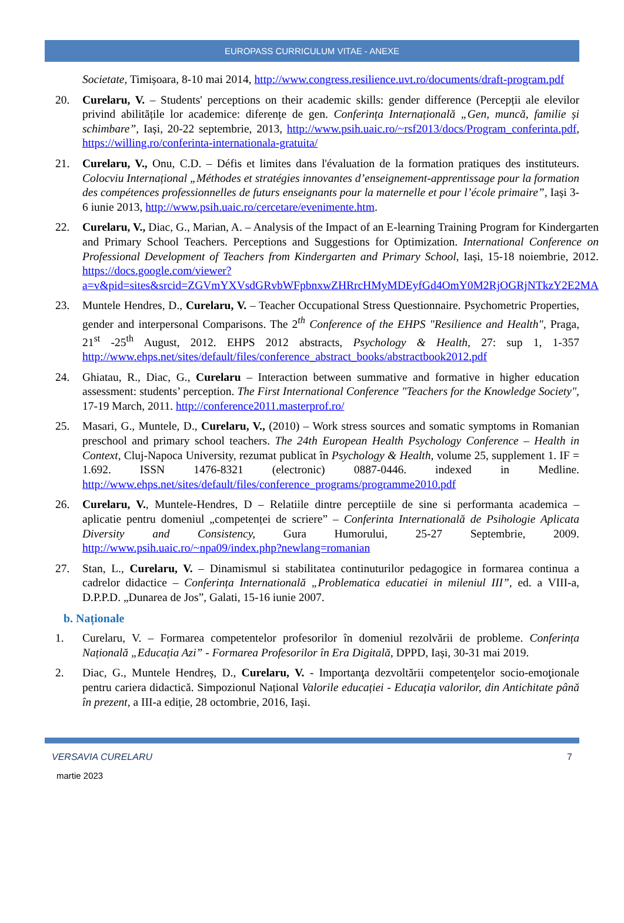EUROPASS CURRICULUM VITAE - ANEXE
Societate, Timișoara, 8-10 mai 2014, http://www.congress.resilience.uvt.ro/documents/draft-program.pdf
20. Curelaru, V. – Students' perceptions on their academic skills: gender difference (Percepții ale elevilor privind abilitățile lor academice: diferențe de gen. Conferința Internațională „Gen, muncă, familie și schimbare”, Iași, 20-22 septembrie, 2013, http://www.psih.uaic.ro/~rsf2013/docs/Program_conferinta.pdf, https://willing.ro/conferinta-internationala-gratuita/
21. Curelaru, V., Onu, C.D. – Défis et limites dans l'évaluation de la formation pratiques des instituteurs. Colocviu Internațional „Méthodes et stratégies innovantes d’enseignement-apprentissage pour la formation des compétences professionnelles de futurs enseignants pour la maternelle et pour l’école primaire”, Iași 3-6 iunie 2013, http://www.psih.uaic.ro/cercetare/evenimente.htm.
22. Curelaru, V., Diac, G., Marian, A. – Analysis of the Impact of an E-learning Training Program for Kindergarten and Primary School Teachers. Perceptions and Suggestions for Optimization. International Conference on Professional Development of Teachers from Kindergarten and Primary School, Iași, 15-18 noiembrie, 2012. https://docs.google.com/viewer?a=v&pid=sites&srcid=ZGVmYXVsdGRvbWFpbnxwZHRrcHMyMDEyfGd4OmY0M2RjOGRjNTkzY2E2MA
23. Muntele Hendres, D., Curelaru, V. – Teacher Occupational Stress Questionnaire. Psychometric Properties, gender and interpersonal Comparisons. The 2<sup>th</sup> Conference of the EHPS "Resilience and Health", Praga, 21<sup>st</sup> -25<sup>th</sup> August, 2012. EHPS 2012 abstracts, Psychology & Health, 27: sup 1, 1-357 http://www.ehps.net/sites/default/files/conference_abstract_books/abstractbook2012.pdf
24. Ghiatau, R., Diac, G., Curelaru – Interaction between summative and formative in higher education assessment: students’ perception. The First International Conference "Teachers for the Knowledge Society", 17-19 March, 2011. http://conference2011.masterprof.ro/
25. Masari, G., Muntele, D., Curelaru, V., (2010) – Work stress sources and somatic symptoms in Romanian preschool and primary school teachers. The 24th European Health Psychology Conference – Health in Context, Cluj-Napoca University, rezumat publicat în Psychology & Health, volume 25, supplement 1. IF = 1.692. ISSN 1476-8321 (electronic) 0887-0446. indexed in Medline. http://www.ehps.net/sites/default/files/conference_programs/programme2010.pdf
26. Curelaru, V., Muntele-Hendres, D – Relatiile dintre perceptiile de sine si performanta academica – aplicatie pentru domeniul „competenței de scriere” – Conferinta Internatională de Psihologie Aplicata Diversity and Consistency, Gura Humorului, 25-27 Septembrie, 2009. http://www.psih.uaic.ro/~npa09/index.php?newlang=romanian
27. Stan, L., Curelaru, V. – Dinamismul si stabilitatea continuturilor pedagogice in formarea continua a cadrelor didactice – Conferința Internatională „Problematica educatiei in mileniul III”, ed. a VIII-a, D.P.P.D. „Dunarea de Jos”, Galati, 15-16 iunie 2007.
b. Naționale
1. Curelaru, V. – Formarea competentelor profesorilor în domeniul rezolvării de probleme. Conferința Națională „Educația Azi” - Formarea Profesorilor în Era Digitală, DPPD, Iași, 30-31 mai 2019.
2. Diac, G., Muntele Hendreș, D., Curelaru, V. - Importanţa dezvoltării competenţelor socio-emoţionale pentru cariera didactică. Simpozionul Național Valorile educației - Educaţia valorilor, din Antichitate până în prezent, a III-a ediție, 28 octombrie, 2016, Iași.
VERSAVIA CURELARU 7
martie 2023